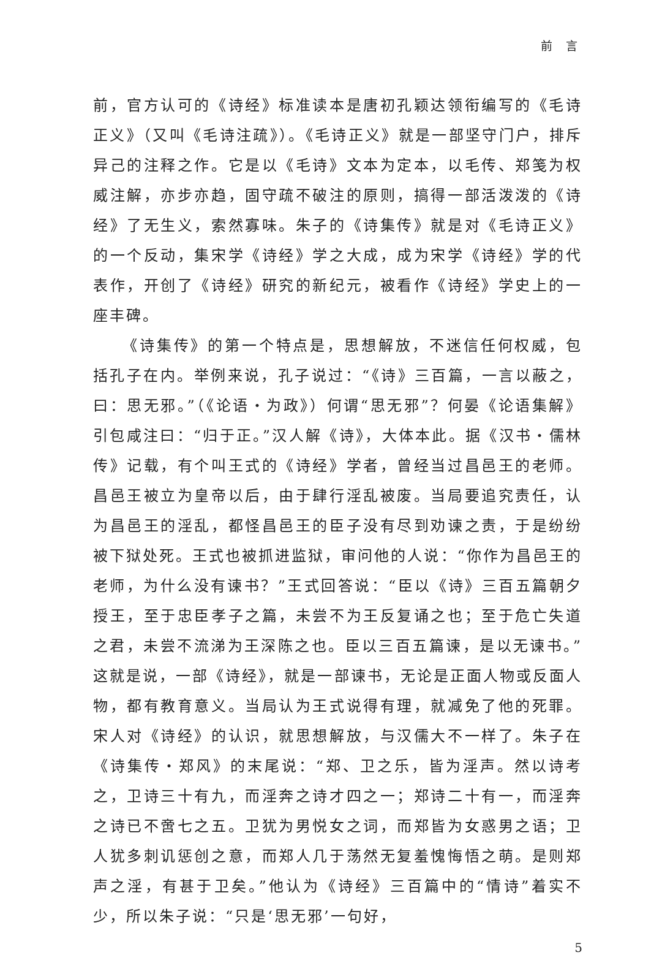前 言
前，官方认可的《诗经》标准读本是唐初孔颖达领衔编写的《毛诗正义》（又叫《毛诗注疏》）。《毛诗正义》就是一部坚守门户，排斥异己的注释之作。它是以《毛诗》文本为定本，以毛传、郑笺为权威注解，亦步亦趋，固守疏不破注的原则，搞得一部活泼泼的《诗经》了无生义，索然寡味。朱子的《诗集传》就是对《毛诗正义》的一个反动，集宋学《诗经》学之大成，成为宋学《诗经》学的代表作，开创了《诗经》研究的新纪元，被看作《诗经》学史上的一座丰碑。
《诗集传》的第一个特点是，思想解放，不迷信任何权威，包括孔子在内。举例来说，孔子说过：“《诗》三百篇，一言以蔽之，曰：思无邪。”（《论语・为政》）何谓“思无邪”？何晏《论语集解》引包咸注曰：“归于正。”汉人解《诗》，大体本此。据《汉书・儒林传》记载，有个叫王式的《诗经》学者，曾经当过昌邑王的老师。昌邑王被立为皇帝以后，由于肆行淫乱被废。当局要追究责任，认为昌邑王的淫乱，都怪昌邑王的臣子没有尽到劝谏之责，于是纷纷被下狱处死。王式也被抓进监狱，审问他的人说：“你作为昌邑王的老师，为什么没有谏书？”王式回答说：“臣以《诗》三百五篇朝夕授王，至于忠臣孝子之篇，未尝不为王反复诵之也；至于危亡失道之君，未尝不流涕为王深陈之也。臣以三百五篇谏，是以无谏书。”这就是说，一部《诗经》，就是一部谏书，无论是正面人物或反面人物，都有教育意义。当局认为王式说得有理，就减免了他的死罪。宋人对《诗经》的认识，就思想解放，与汉儒大不一样了。朱子在《诗集传・郑风》的末尾说：“郑、卫之乐，皆为淫声。然以诗考之，卫诗三十有九，而淫奔之诗才四之一；郑诗二十有一，而淫奔之诗已不啻七之五。卫犹为男悦女之词，而郑皆为女惑男之语；卫人犹多刺讥惩创之意，而郑人几于荡然无复羞愧悔悟之萌。是则郑声之淫，有甚于卫矣。”他认为《诗经》三百篇中的“情诗”着实不少，所以朱子说：“只是‘思无邪’一句好，
5